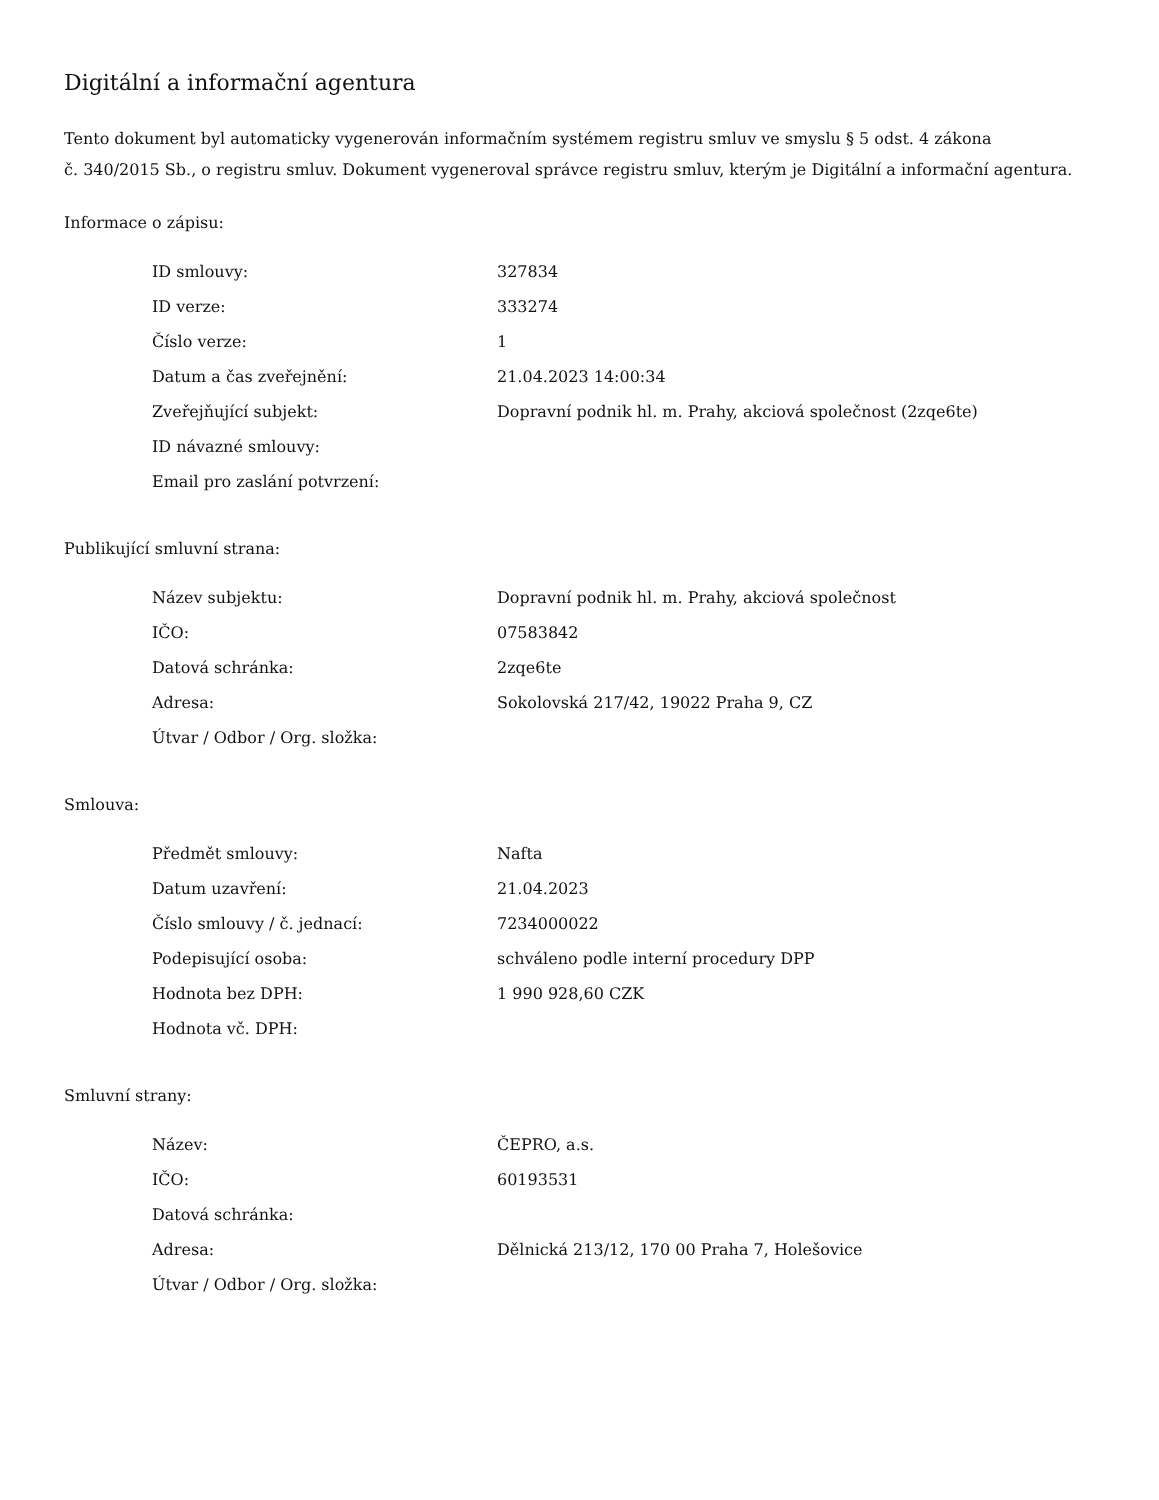Digitální a informační agentura
Tento dokument byl automaticky vygenerován informačním systémem registru smluv ve smyslu § 5 odst. 4 zákona
č. 340/2015 Sb., o registru smluv. Dokument vygeneroval správce registru smluv, kterým je Digitální a informační agentura.
Informace o zápisu:
| ID smlouvy: | 327834 |
| ID verze: | 333274 |
| Číslo verze: | 1 |
| Datum a čas zveřejnění: | 21.04.2023 14:00:34 |
| Zveřejňující subjekt: | Dopravní podnik hl. m. Prahy, akciová společnost (2zqe6te) |
| ID návazné smlouvy: | |
| Email pro zaslání potvrzení: | |
Publikující smluvní strana:
| Název subjektu: | Dopravní podnik hl. m. Prahy, akciová společnost |
| IČO: | 07583842 |
| Datová schránka: | 2zqe6te |
| Adresa: | Sokolovská 217/42, 19022 Praha 9, CZ |
| Útvar / Odbor / Org. složka: | |
Smlouva:
| Předmět smlouvy: | Nafta |
| Datum uzavření: | 21.04.2023 |
| Číslo smlouvy / č. jednací: | 7234000022 |
| Podepisující osoba: | schváleno podle interní procedury DPP |
| Hodnota bez DPH: | 1 990 928,60 CZK |
| Hodnota vč. DPH: | |
Smluvní strany:
| Název: | ČEPRO, a.s. |
| IČO: | 60193531 |
| Datová schránka: | |
| Adresa: | Dělnická 213/12, 170 00 Praha 7, Holešovice |
| Útvar / Odbor / Org. složka: | |